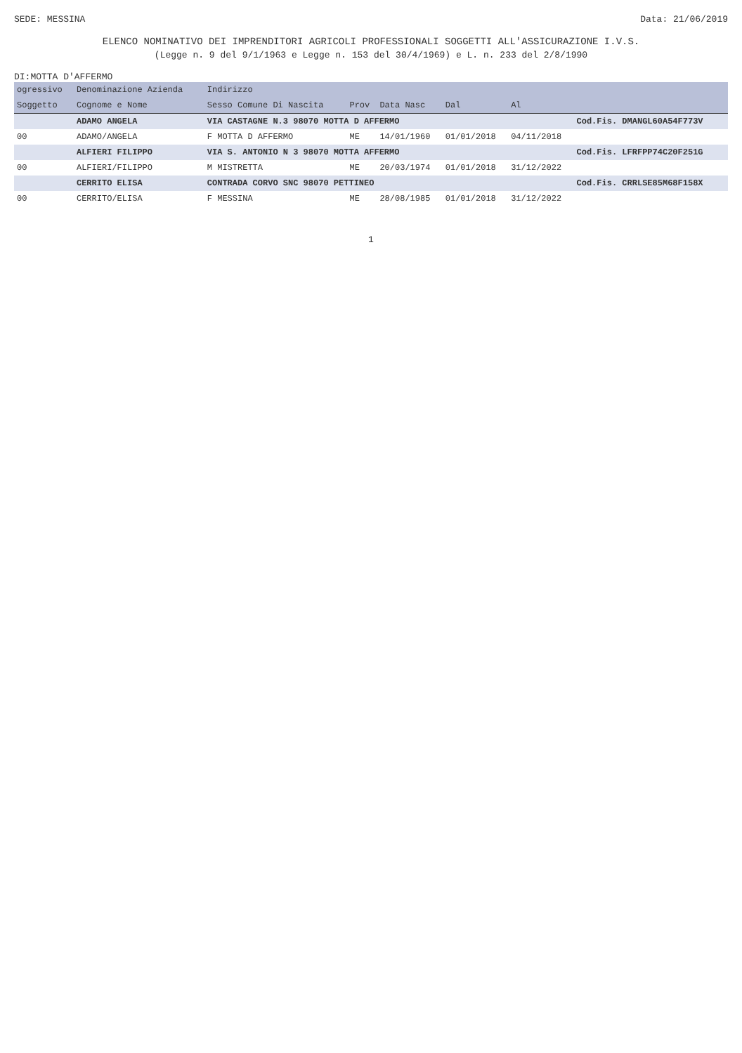SEDE: MESSINA Data: 21/06/2019
ELENCO NOMINATIVO DEI IMPRENDITORI AGRICOLI PROFESSIONALI SOGGETTI ALL'ASSICURAZIONE I.V.S.
(Legge n. 9 del 9/1/1963 e Legge n. 153 del 30/4/1969) e L. n. 233 del 2/8/1990
DI:MOTTA D'AFFERMO
| ogressivo | Denominazione Azienda | Indirizzo | | | | | |
| --- | --- | --- | --- | --- | --- | --- | --- |
| Soggetto | Cognome e Nome | Sesso Comune Di Nascita | Prov | Data Nasc | Dal | Al | |
| | ADAMO ANGELA | VIA CASTAGNE N.3 98070 MOTTA D AFFERMO | | | | | Cod.Fis. DMANGL60A54F773V |
| 00 | ADAMO/ANGELA | F MOTTA D AFFERMO | ME | 14/01/1960 | 01/01/2018 | 04/11/2018 | |
| | ALFIERI FILIPPO | VIA S. ANTONIO N 3 98070 MOTTA AFFERMO | | | | | Cod.Fis. LFRFPP74C20F251G |
| 00 | ALFIERI/FILIPPO | M MISTRETTA | ME | 20/03/1974 | 01/01/2018 | 31/12/2022 | |
| | CERRITO ELISA | CONTRADA CORVO SNC 98070 PETTINEO | | | | | Cod.Fis. CRRLSE85M68F158X |
| 00 | CERRITO/ELISA | F MESSINA | ME | 28/08/1985 | 01/01/2018 | 31/12/2022 | |
1